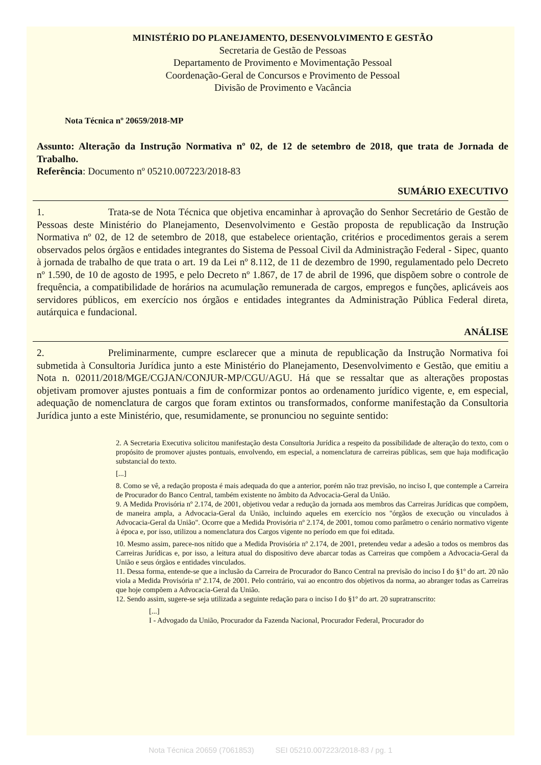MINISTÉRIO DO PLANEJAMENTO, DESENVOLVIMENTO E GESTÃO
Secretaria de Gestão de Pessoas
Departamento de Provimento e Movimentação Pessoal
Coordenação-Geral de Concursos e Provimento de Pessoal
Divisão de Provimento e Vacância
Nota Técnica nº 20659/2018-MP
Assunto: Alteração da Instrução Normativa nº 02, de 12 de setembro de 2018, que trata de Jornada de Trabalho.
Referência: Documento nº 05210.007223/2018-83
SUMÁRIO EXECUTIVO
1. Trata-se de Nota Técnica que objetiva encaminhar à aprovação do Senhor Secretário de Gestão de Pessoas deste Ministério do Planejamento, Desenvolvimento e Gestão proposta de republicação da Instrução Normativa nº 02, de 12 de setembro de 2018, que estabelece orientação, critérios e procedimentos gerais a serem observados pelos órgãos e entidades integrantes do Sistema de Pessoal Civil da Administração Federal - Sipec, quanto à jornada de trabalho de que trata o art. 19 da Lei nº 8.112, de 11 de dezembro de 1990, regulamentado pelo Decreto nº 1.590, de 10 de agosto de 1995, e pelo Decreto nº 1.867, de 17 de abril de 1996, que dispõem sobre o controle de frequência, a compatibilidade de horários na acumulação remunerada de cargos, empregos e funções, aplicáveis aos servidores públicos, em exercício nos órgãos e entidades integrantes da Administração Pública Federal direta, autárquica e fundacional.
ANÁLISE
2. Preliminarmente, cumpre esclarecer que a minuta de republicação da Instrução Normativa foi submetida à Consultoria Jurídica junto a este Ministério do Planejamento, Desenvolvimento e Gestão, que emitiu a Nota n. 02011/2018/MGE/CGJAN/CONJUR-MP/CGU/AGU. Há que se ressaltar que as alterações propostas objetivam promover ajustes pontuais a fim de conformizar pontos ao ordenamento jurídico vigente, e, em especial, adequação de nomenclatura de cargos que foram extintos ou transformados, conforme manifestação da Consultoria Jurídica junto a este Ministério, que, resumidamente, se pronunciou no seguinte sentido:
2. A Secretaria Executiva solicitou manifestação desta Consultoria Jurídica a respeito da possibilidade de alteração do texto, com o propósito de promover ajustes pontuais, envolvendo, em especial, a nomenclatura de carreiras públicas, sem que haja modificação substancial do texto.
[...]
8. Como se vê, a redação proposta é mais adequada do que a anterior, porém não traz previsão, no inciso I, que contemple a Carreira de Procurador do Banco Central, também existente no âmbito da Advocacia-Geral da União.
9. A Medida Provisória nº 2.174, de 2001, objetivou vedar a redução da jornada aos membros das Carreiras Jurídicas que compõem, de maneira ampla, a Advocacia-Geral da União, incluindo aqueles em exercício nos "órgãos de execução ou vinculados à Advocacia-Geral da União". Ocorre que a Medida Provisória nº 2.174, de 2001, tomou como parâmetro o cenário normativo vigente à época e, por isso, utilizou a nomenclatura dos Cargos vigente no período em que foi editada.
10. Mesmo assim, parece-nos nítido que a Medida Provisória nº 2.174, de 2001, pretendeu vedar a adesão a todos os membros das Carreiras Jurídicas e, por isso, a leitura atual do dispositivo deve abarcar todas as Carreiras que compõem a Advocacia-Geral da União e seus órgãos e entidades vinculados.
11. Dessa forma, entende-se que a inclusão da Carreira de Procurador do Banco Central na previsão do inciso I do §1º do art. 20 não viola a Medida Provisória nº 2.174, de 2001. Pelo contrário, vai ao encontro dos objetivos da norma, ao abranger todas as Carreiras que hoje compõem a Advocacia-Geral da União.
12. Sendo assim, sugere-se seja utilizada a seguinte redação para o inciso I do §1º do art. 20 supratranscrito:
[...]
I - Advogado da União, Procurador da Fazenda Nacional, Procurador Federal, Procurador do
Nota Técnica 20659 (7061853) SEI 05210.007223/2018-83 / pg. 1